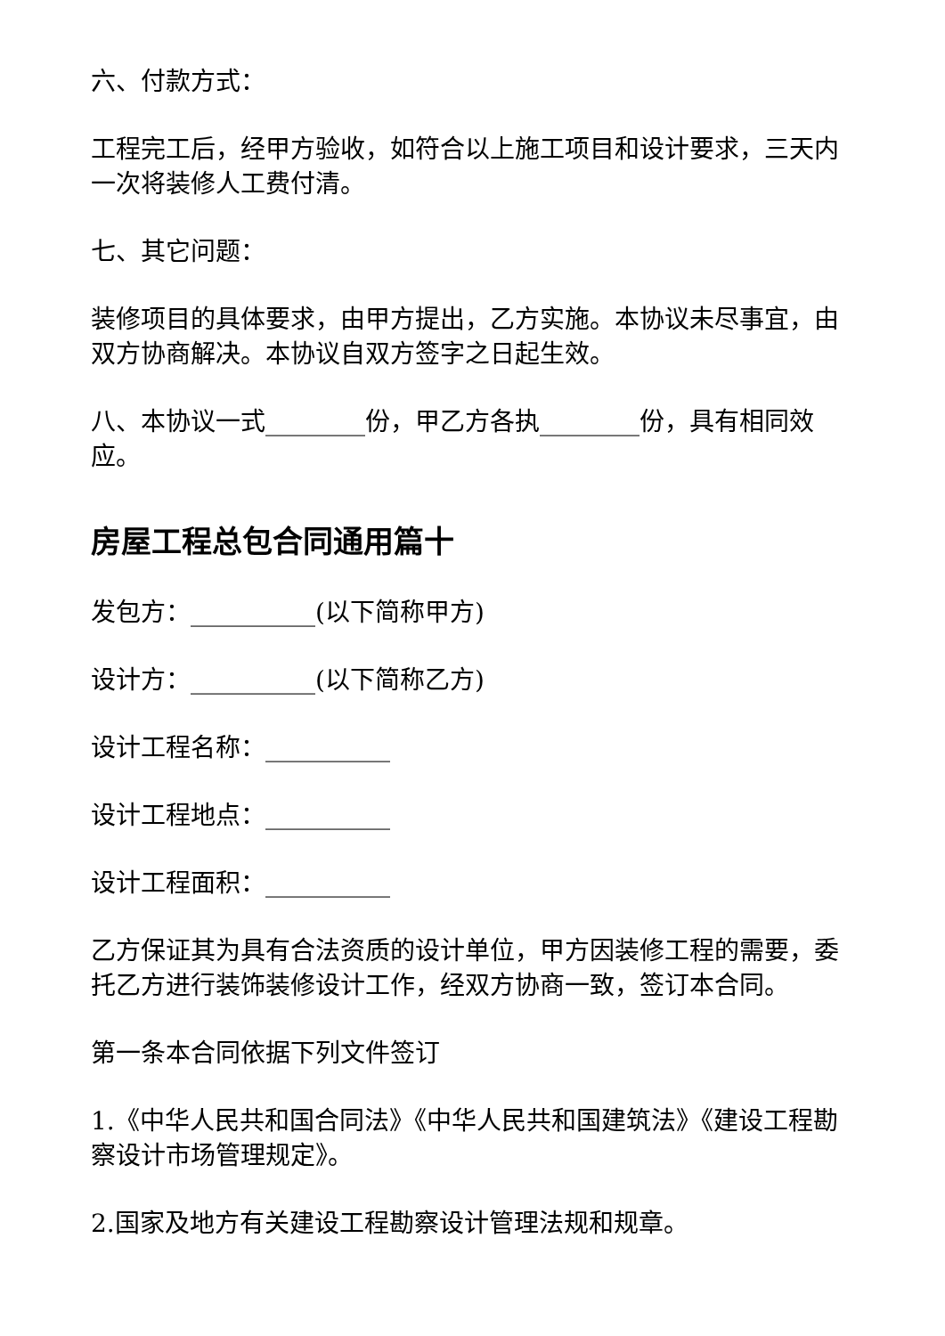六、付款方式：
工程完工后，经甲方验收，如符合以上施工项目和设计要求，三天内一次将装修人工费付清。
七、其它问题：
装修项目的具体要求，由甲方提出，乙方实施。本协议未尽事宜，由双方协商解决。本协议自双方签字之日起生效。
八、本协议一式________份，甲乙方各执________份，具有相同效应。
房屋工程总包合同通用篇十
发包方：__________(以下简称甲方)
设计方：__________(以下简称乙方)
设计工程名称：__________
设计工程地点：__________
设计工程面积：__________
乙方保证其为具有合法资质的设计单位，甲方因装修工程的需要，委托乙方进行装饰装修设计工作，经双方协商一致，签订本合同。
第一条本合同依据下列文件签订
1.《中华人民共和国合同法》《中华人民共和国建筑法》《建设工程勘察设计市场管理规定》。
2.国家及地方有关建设工程勘察设计管理法规和规章。